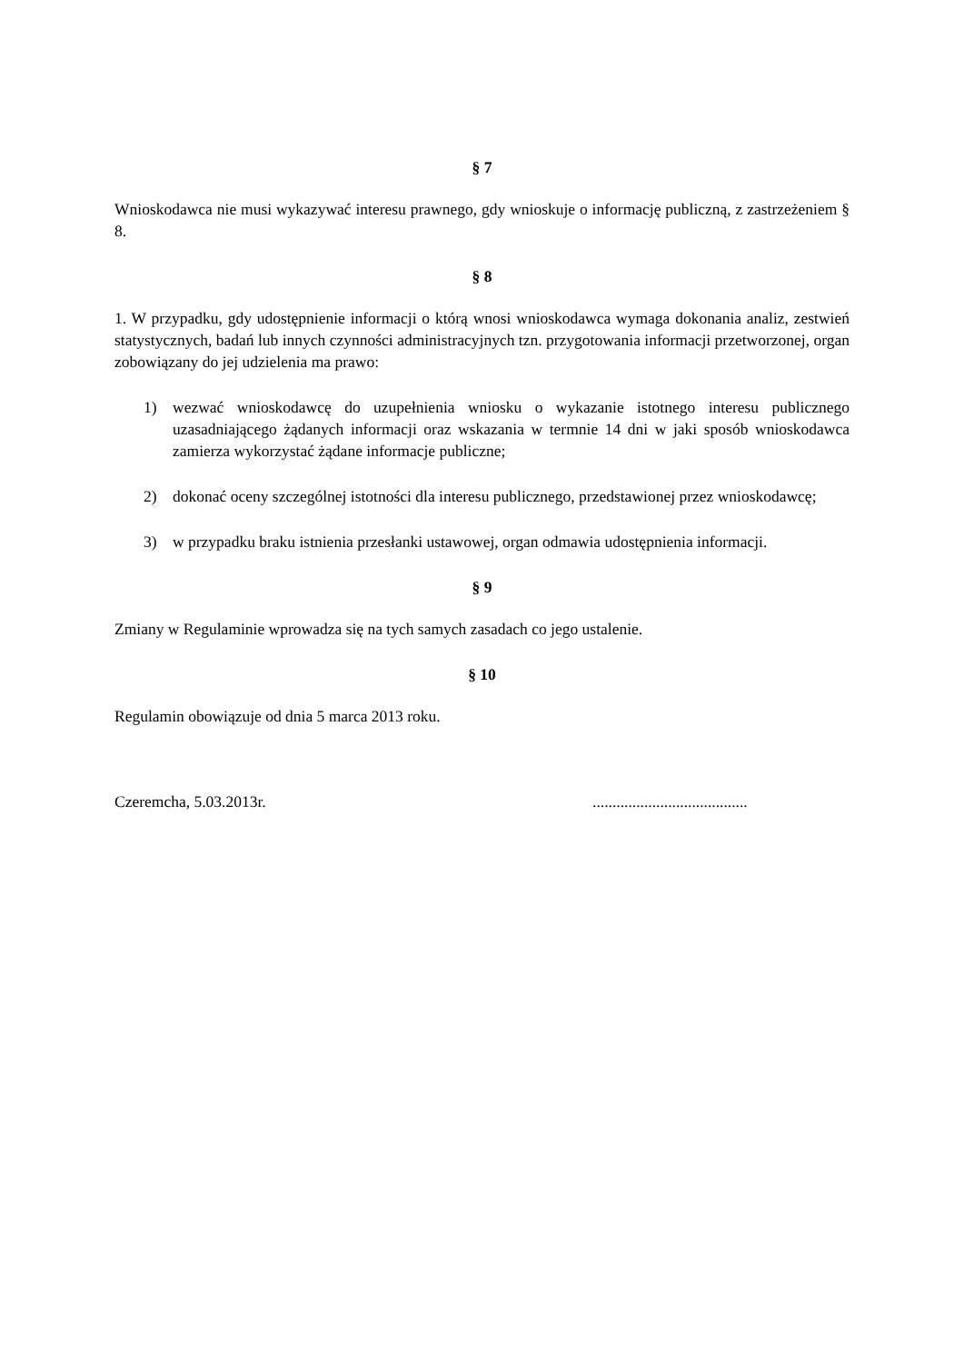§ 7
Wnioskodawca nie musi wykazywać interesu prawnego, gdy wnioskuje o informację publiczną, z zastrzeżeniem § 8.
§ 8
1. W przypadku, gdy udostępnienie informacji o którą wnosi wnioskodawca wymaga dokonania analiz, zestwień statystycznych, badań lub innych czynności administracyjnych tzn. przygotowania informacji przetworzonej, organ zobowiązany do jej udzielenia ma prawo:
1) wezwać wnioskodawcę do uzupełnienia wniosku o wykazanie istotnego interesu publicznego uzasadniającego żądanych informacji oraz wskazania w termnie 14 dni w jaki sposób wnioskodawca zamierza wykorzystać żądane informacje publiczne;
2) dokonać oceny szczególnej istotności dla interesu publicznego, przedstawionej przez wnioskodawcę;
3) w przypadku braku istnienia przesłanki ustawowej, organ odmawia udostępnienia informacji.
§ 9
Zmiany w Regulaminie wprowadza się na tych samych zasadach co jego ustalenie.
§ 10
Regulamin obowiązuje od dnia 5 marca 2013 roku.
Czeremcha, 5.03.2013r. .......................................